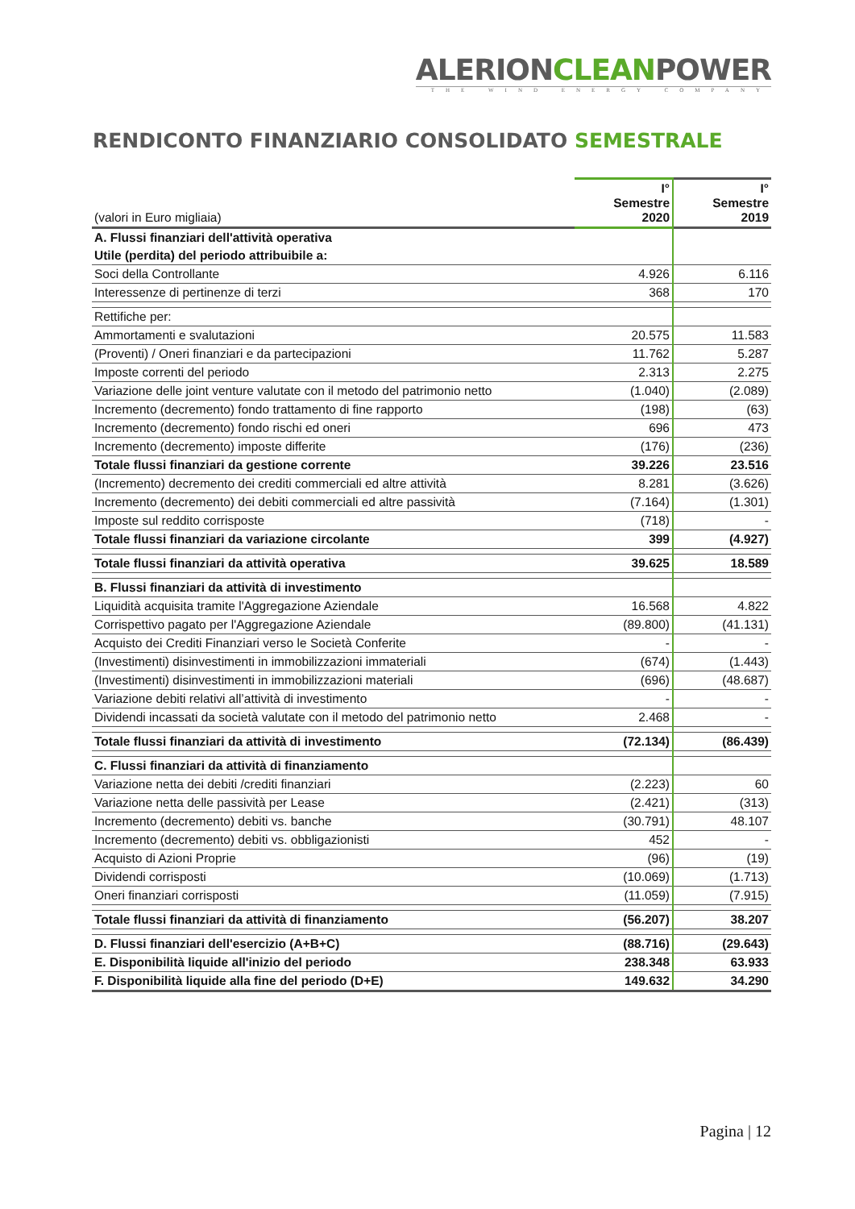ALERIONCLEANPOWER
THE WIND ENERGY COMPANY
RENDICONTO FINANZIARIO CONSOLIDATO SEMESTRALE
| (valori in Euro migliaia) | I° Semestre 2020 | I° Semestre 2019 |
| --- | --- | --- |
| A. Flussi finanziari dell'attività operativa | | |
| Utile (perdita) del periodo attribuibile a: | | |
| Soci della Controllante | 4.926 | 6.116 |
| Interessenze di pertinenze di terzi | 368 | 170 |
| Rettifiche per: | | |
| Ammortamenti e svalutazioni | 20.575 | 11.583 |
| (Proventi) / Oneri finanziari e da partecipazioni | 11.762 | 5.287 |
| Imposte correnti del periodo | 2.313 | 2.275 |
| Variazione delle joint venture valutate con il metodo del patrimonio netto | (1.040) | (2.089) |
| Incremento (decremento) fondo trattamento di fine rapporto | (198) | (63) |
| Incremento (decremento) fondo rischi ed oneri | 696 | 473 |
| Incremento (decremento) imposte differite | (176) | (236) |
| Totale flussi finanziari da gestione corrente | 39.226 | 23.516 |
| (Incremento) decremento dei crediti commerciali ed altre attività | 8.281 | (3.626) |
| Incremento (decremento) dei debiti commerciali ed altre passività | (7.164) | (1.301) |
| Imposte sul reddito corrisposte | (718) | - |
| Totale flussi finanziari da variazione circolante | 399 | (4.927) |
| Totale flussi finanziari da attività operativa | 39.625 | 18.589 |
| B. Flussi finanziari da attività di investimento | | |
| Liquidità acquisita tramite l'Aggregazione Aziendale | 16.568 | 4.822 |
| Corrispettivo pagato per l'Aggregazione Aziendale | (89.800) | (41.131) |
| Acquisto dei Crediti Finanziari verso le Società Conferite | - | - |
| (Investimenti) disinvestimenti in immobilizzazioni immateriali | (674) | (1.443) |
| (Investimenti) disinvestimenti in immobilizzazioni materiali | (696) | (48.687) |
| Variazione debiti relativi all’attività di investimento | - | - |
| Dividendi incassati da società valutate con il metodo del patrimonio netto | 2.468 | - |
| Totale flussi finanziari da attività di investimento | (72.134) | (86.439) |
| C. Flussi finanziari da attività di finanziamento | | |
| Variazione netta dei debiti /crediti finanziari | (2.223) | 60 |
| Variazione netta delle passività per Lease | (2.421) | (313) |
| Incremento (decremento) debiti vs. banche | (30.791) | 48.107 |
| Incremento (decremento) debiti vs. obbligazionisti | 452 | - |
| Acquisto di Azioni Proprie | (96) | (19) |
| Dividendi corrisposti | (10.069) | (1.713) |
| Oneri finanziari corrisposti | (11.059) | (7.915) |
| Totale flussi finanziari da attività di finanziamento | (56.207) | 38.207 |
| D. Flussi finanziari dell'esercizio (A+B+C) | (88.716) | (29.643) |
| E. Disponibilità liquide all'inizio del periodo | 238.348 | 63.933 |
| F. Disponibilità liquide alla fine del periodo (D+E) | 149.632 | 34.290 |
Pagina | 12